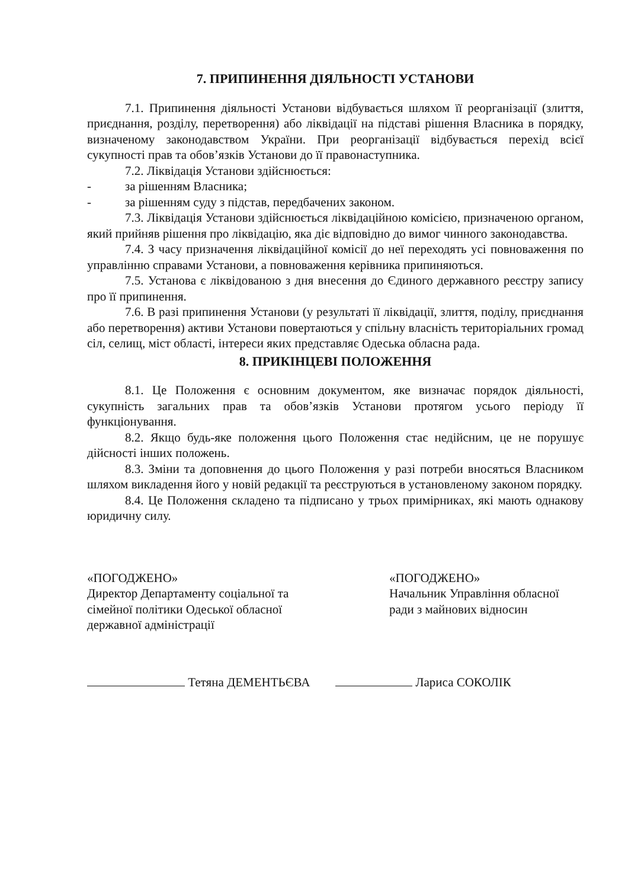7. ПРИПИНЕННЯ ДІЯЛЬНОСТІ УСТАНОВИ
7.1. Припинення діяльності Установи відбувається шляхом її реорганізації (злиття, приєднання, розділу, перетворення) або ліквідації на підставі рішення Власника в порядку, визначеному законодавством України. При реорганізації відбувається перехід всієї сукупності прав та обов’язків Установи до її правонаступника.
7.2. Ліквідація Установи здійснюється:
- за рішенням Власника;
- за рішенням суду з підстав, передбачених законом.
7.3. Ліквідація Установи здійснюється ліквідаційною комісією, призначеною органом, який прийняв рішення про ліквідацію, яка діє відповідно до вимог чинного законодавства.
7.4. З часу призначення ліквідаційної комісії до неї переходять усі повноваження по управлінню справами Установи, а повноваження керівника припиняються.
7.5. Установа є ліквідованою з дня внесення до Єдиного державного реєстру запису про її припинення.
7.6. В разі припинення Установи (у результаті її ліквідації, злиття, поділу, приєднання або перетворення) активи Установи повертаються у спільну власність територіальних громад сіл, селищ, міст області, інтереси яких представляє Одеська обласна рада.
8. ПРИКІНЦЕВІ ПОЛОЖЕННЯ
8.1. Це Положення є основним документом, яке визначає порядок діяльності, сукупність загальних прав та обов’язків Установи протягом усього періоду її функціонування.
8.2. Якщо будь-яке положення цього Положення стає недійсним, це не порушує дійсності інших положень.
8.3. Зміни та доповнення до цього Положення у разі потреби вносяться Власником шляхом викладення його у новій редакції та реєструються в установленому законом порядку.
8.4. Це Положення складено та підписано у трьох примірниках, які мають однакову юридичну силу.
«ПОГОДЖЕНО»
Директор Департаменту соціальної та
сімейної політики Одеської обласної
державної адміністрації
«ПОГОДЖЕНО»
Начальник Управління обласної
ради з майнових відносин
Тетяна ДЕМЕНТЬЄВА Лариса СОКОЛІК